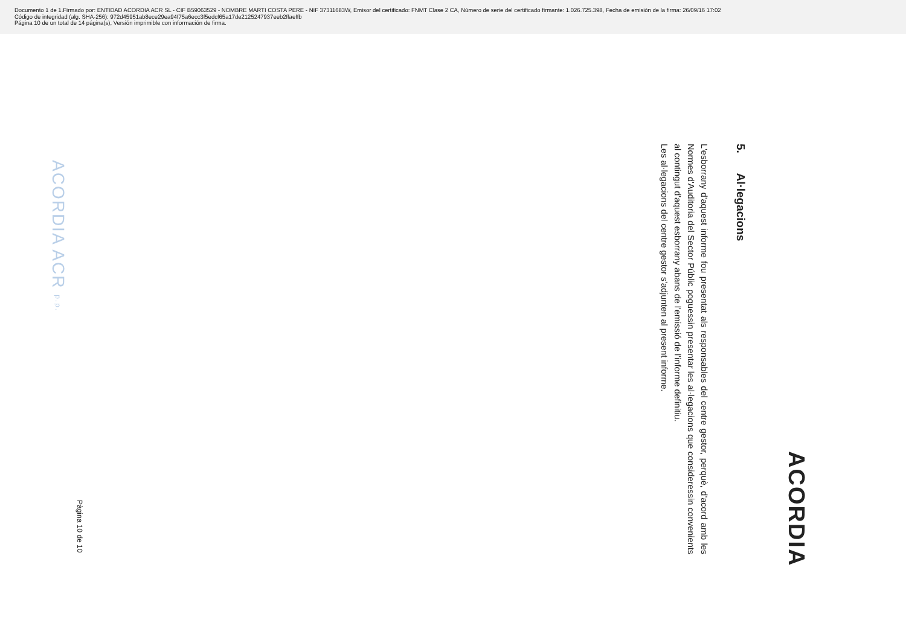Documento 1 de 1.Firmado por: ENTIDAD ACORDIA ACR SL - CIF B59063529 - NOMBRE MARTI COSTA PERE - NIF 37311683W, Emisor del certificado: FNMT Clase 2 CA, Número de serie del certificado firmante: 1.026.725.398, Fecha de emisión de la firma: 26/09/16 17:02
Código de integridad (alg. SHA-256): 972d45951ab8ece29ea94f75a6ecc3f5edcf65a17de2125247937eeb2ffaeffb
Página 10 de un total de 14 página(s), Versión imprimible con información de firma.
ACORDIA
5. Al·legacions
L'esborrany d'aquest informe fou presentat als responsables del centre gestor, perquè, d'acord amb les Normes d'Auditoria del Sector Públic poguessin presentar les al·legacions que consideressin convenients al contingut d'aquest esborrany abans de l'emissió de l'informe definitiu.
Les al·legacions del centre gestor s'adjunten al present informe.
ACORDIA ACR p.p.
Pàgina 10 de 10